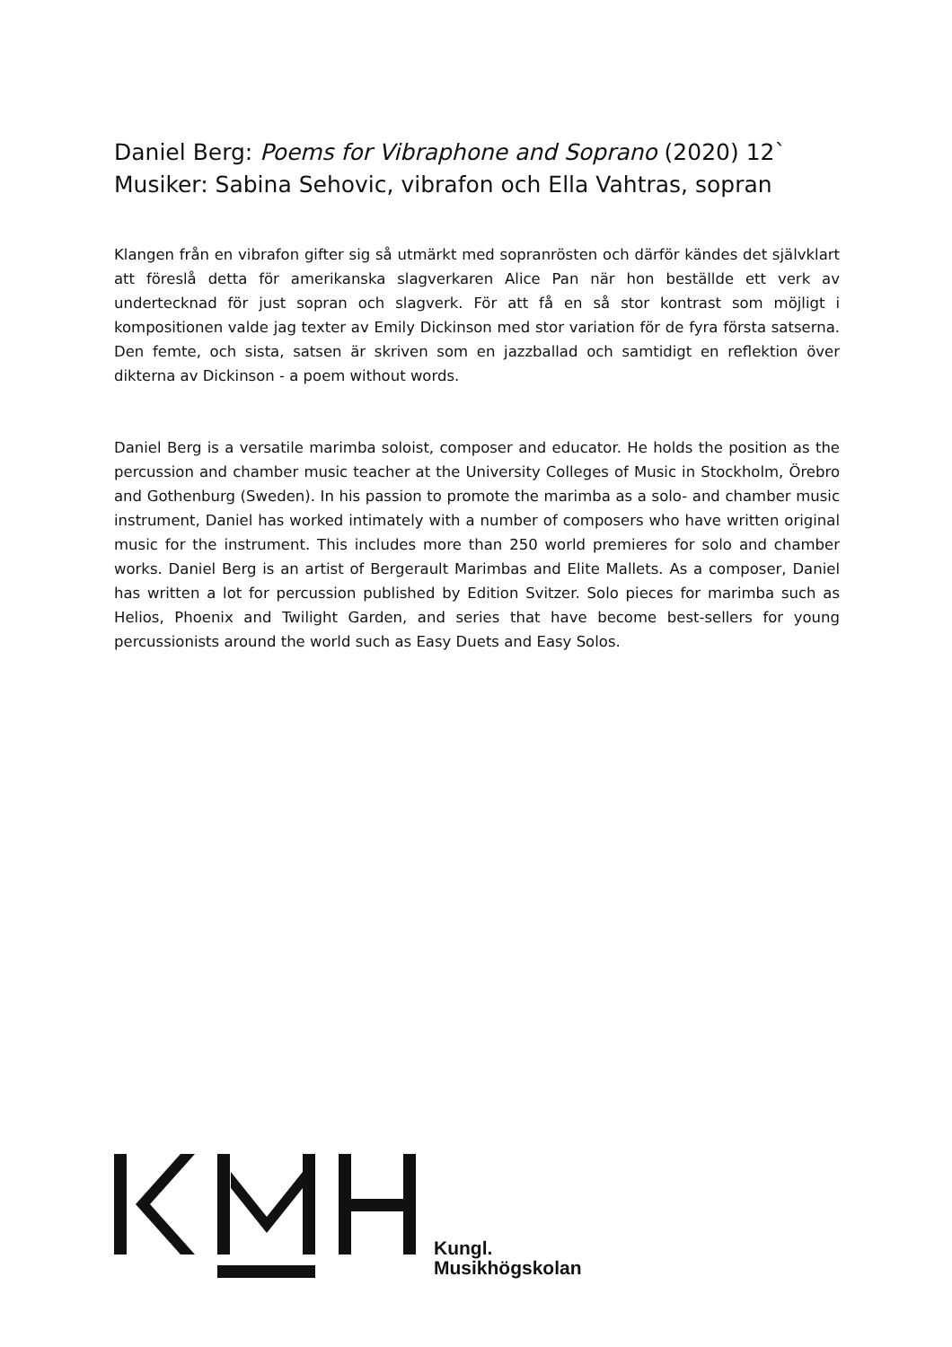Daniel Berg: Poems for Vibraphone and Soprano (2020) 12`
Musiker: Sabina Sehovic, vibrafon och Ella Vahtras, sopran
Klangen från en vibrafon gifter sig så utmärkt med sopranrösten och därför kändes det självklart att föreslå detta för amerikanska slagverkaren Alice Pan när hon beställde ett verk av undertecknad för just sopran och slagverk. För att få en så stor kontrast som möjligt i kompositionen valde jag texter av Emily Dickinson med stor variation för de fyra första satserna. Den femte, och sista, satsen är skriven som en jazzballad och samtidigt en reflektion över dikterna av Dickinson - a poem without words.
Daniel Berg is a versatile marimba soloist, composer and educator. He holds the position as the percussion and chamber music teacher at the University Colleges of Music in Stockholm, Örebro and Gothenburg (Sweden). In his passion to promote the marimba as a solo- and chamber music instrument, Daniel has worked intimately with a number of composers who have written original music for the instrument. This includes more than 250 world premieres for solo and chamber works. Daniel Berg is an artist of Bergerault Marimbas and Elite Mallets. As a composer, Daniel has written a lot for percussion published by Edition Svitzer. Solo pieces for marimba such as Helios, Phoenix and Twilight Garden, and series that have become best-sellers for young percussionists around the world such as Easy Duets and Easy Solos.
Kungl.
Musikhögskolan